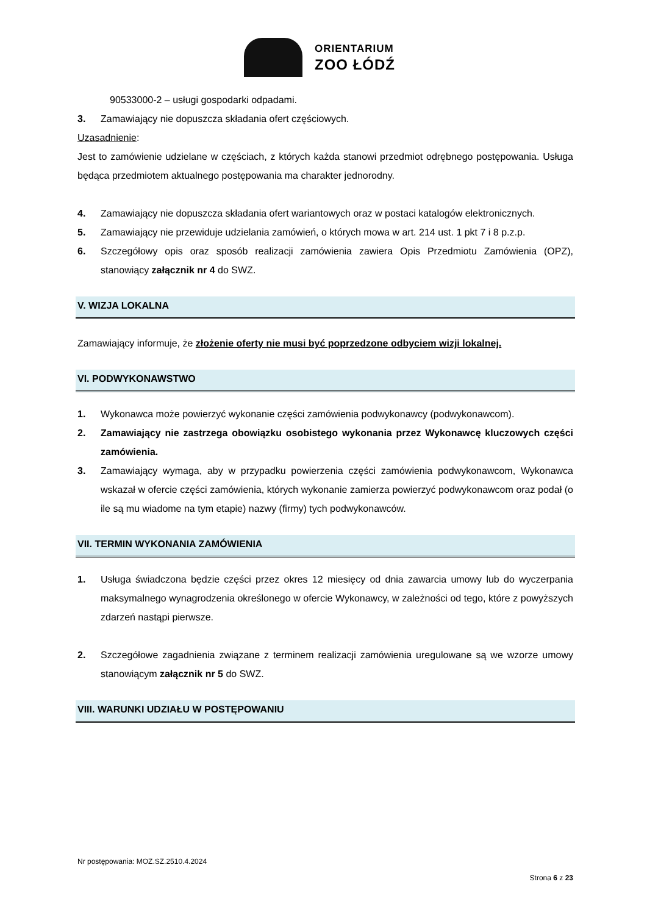ORIENTARIUM
ZOO ŁÓDŹ
90533000-2 – usługi gospodarki odpadami.
3. Zamawiający nie dopuszcza składania ofert częściowych.
Uzasadnienie:
Jest to zamówienie udzielane w częściach, z których każda stanowi przedmiot odrębnego postępowania. Usługa będąca przedmiotem aktualnego postępowania ma charakter jednorodny.
4. Zamawiający nie dopuszcza składania ofert wariantowych oraz w postaci katalogów elektronicznych.
5. Zamawiający nie przewiduje udzielania zamówień, o których mowa w art. 214 ust. 1 pkt 7 i 8 p.z.p.
6. Szczegółowy opis oraz sposób realizacji zamówienia zawiera Opis Przedmiotu Zamówienia (OPZ), stanowiący załącznik nr 4 do SWZ.
V. WIZJA LOKALNA
Zamawiający informuje, że złożenie oferty nie musi być poprzedzone odbyciem wizji lokalnej.
VI. PODWYKONAWSTWO
1. Wykonawca może powierzyć wykonanie części zamówienia podwykonawcy (podwykonawcom).
2. Zamawiający nie zastrzega obowiązku osobistego wykonania przez Wykonawcę kluczowych części zamówienia.
3. Zamawiający wymaga, aby w przypadku powierzenia części zamówienia podwykonawcom, Wykonawca wskazał w ofercie części zamówienia, których wykonanie zamierza powierzyć podwykonawcom oraz podał (o ile są mu wiadome na tym etapie) nazwy (firmy) tych podwykonawców.
VII. TERMIN WYKONANIA ZAMÓWIENIA
1. Usługa świadczona będzie części przez okres 12 miesięcy od dnia zawarcia umowy lub do wyczerpania maksymalnego wynagrodzenia określonego w ofercie Wykonawcy, w zależności od tego, które z powyższych zdarzeń nastąpi pierwsze.
2. Szczegółowe zagadnienia związane z terminem realizacji zamówienia uregulowane są we wzorze umowy stanowiącym załącznik nr 5 do SWZ.
VIII. WARUNKI UDZIAŁU W POSTĘPOWANIU
Nr postępowania: MOZ.SZ.2510.4.2024
Strona 6 z 23